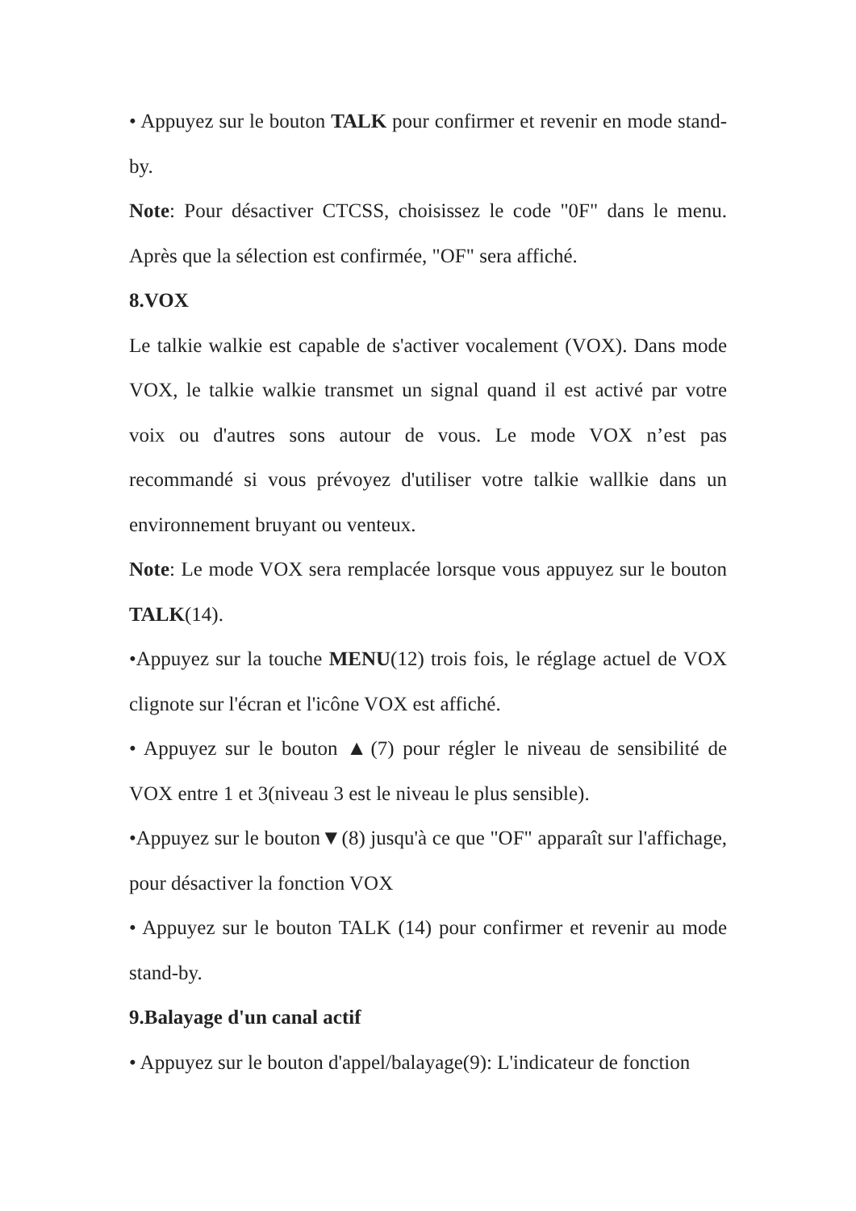• Appuyez sur le bouton TALK pour confirmer et revenir en mode stand-by.
Note: Pour désactiver CTCSS, choisissez le code "0F" dans le menu. Après que la sélection est confirmée, "OF" sera affiché.
8.VOX
Le talkie walkie est capable de s'activer vocalement (VOX). Dans mode VOX, le talkie walkie transmet un signal quand il est activé par votre voix ou d'autres sons autour de vous. Le mode VOX n’est pas recommandé si vous prévoyez d'utiliser votre talkie wallkie dans un environnement bruyant ou venteux.
Note: Le mode VOX sera remplacée lorsque vous appuyez sur le bouton TALK(14).
•Appuyez sur la touche MENU(12) trois fois, le réglage actuel de VOX clignote sur l'écran et l'icône VOX est affiché.
• Appuyez sur le bouton ▲(7) pour régler le niveau de sensibilité de VOX entre 1 et 3(niveau 3 est le niveau le plus sensible).
•Appuyez sur le bouton▼(8) jusqu'à ce que "OF" apparaît sur l'affichage, pour désactiver la fonction VOX
• Appuyez sur le bouton TALK (14) pour confirmer et revenir au mode stand-by.
9.Balayage d'un canal actif
• Appuyez sur le bouton d'appel/balayage(9): L'indicateur de fonction